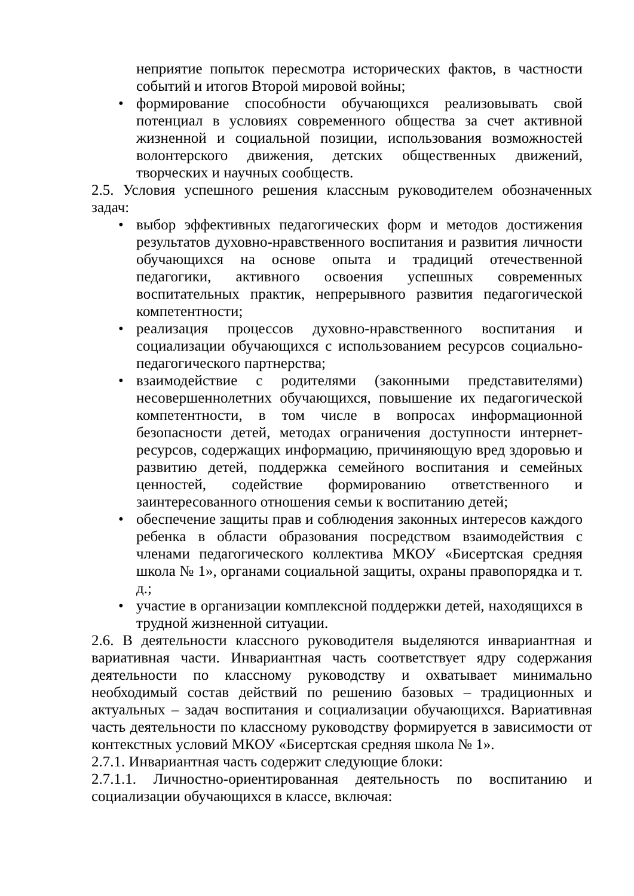неприятие попыток пересмотра исторических фактов, в частности событий и итогов Второй мировой войны;
• формирование способности обучающихся реализовывать свой потенциал в условиях современного общества за счет активной жизненной и социальной позиции, использования возможностей волонтерского движения, детских общественных движений, творческих и научных сообществ.
2.5. Условия успешного решения классным руководителем обозначенных задач:
• выбор эффективных педагогических форм и методов достижения результатов духовно-нравственного воспитания и развития личности обучающихся на основе опыта и традиций отечественной педагогики, активного освоения успешных современных воспитательных практик, непрерывного развития педагогической компетентности;
• реализация процессов духовно-нравственного воспитания и социализации обучающихся с использованием ресурсов социально-педагогического партнерства;
• взаимодействие с родителями (законными представителями) несовершеннолетних обучающихся, повышение их педагогической компетентности, в том числе в вопросах информационной безопасности детей, методах ограничения доступности интернет-ресурсов, содержащих информацию, причиняющую вред здоровью и развитию детей, поддержка семейного воспитания и семейных ценностей, содействие формированию ответственного и заинтересованного отношения семьи к воспитанию детей;
• обеспечение защиты прав и соблюдения законных интересов каждого ребенка в области образования посредством взаимодействия с членами педагогического коллектива МКОУ «Бисертская средняя школа № 1», органами социальной защиты, охраны правопорядка и т. д.;
• участие в организации комплексной поддержки детей, находящихся в трудной жизненной ситуации.
2.6. В деятельности классного руководителя выделяются инвариантная и вариативная части. Инвариантная часть соответствует ядру содержания деятельности по классному руководству и охватывает минимально необходимый состав действий по решению базовых – традиционных и актуальных – задач воспитания и социализации обучающихся. Вариативная часть деятельности по классному руководству формируется в зависимости от контекстных условий МКОУ «Бисертская средняя школа № 1».
2.7.1. Инвариантная часть содержит следующие блоки:
2.7.1.1. Личностно-ориентированная деятельность по воспитанию и социализации обучающихся в классе, включая: